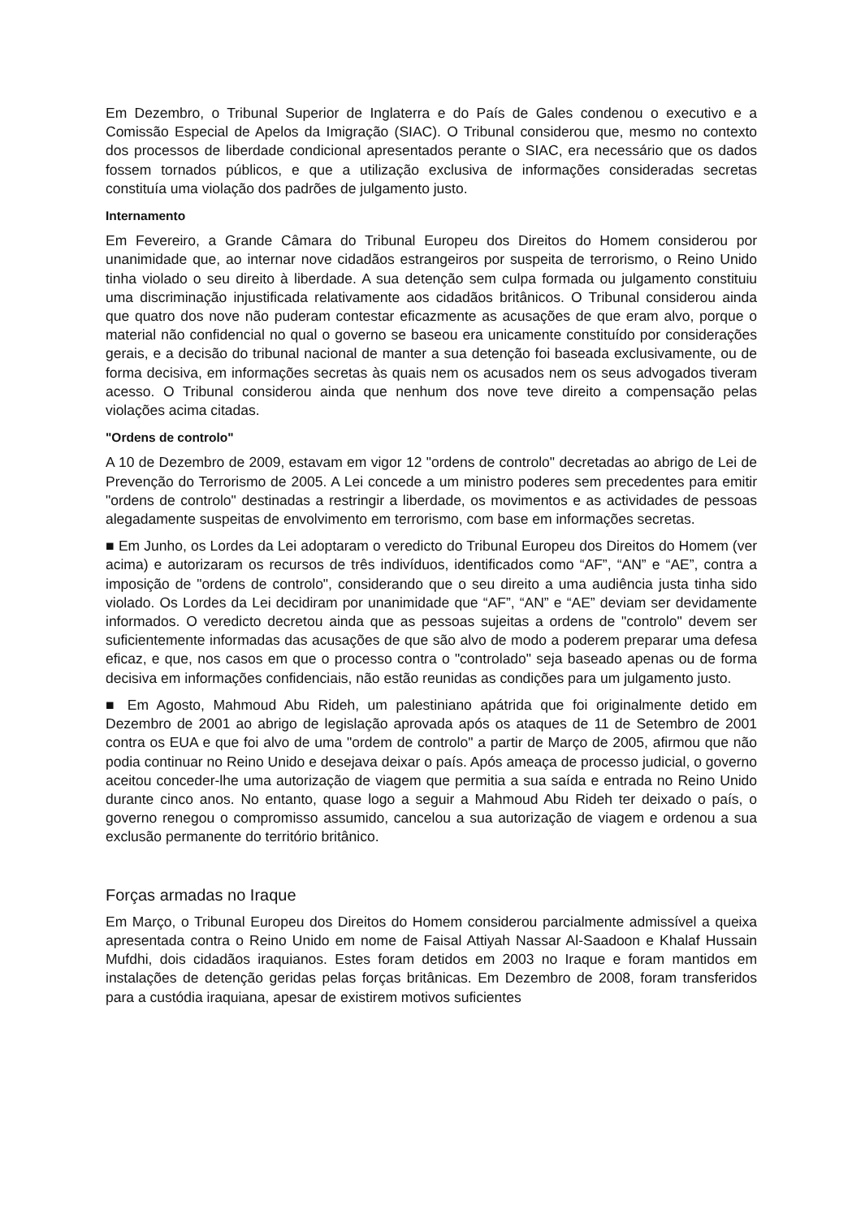Em Dezembro, o Tribunal Superior de Inglaterra e do País de Gales condenou o executivo e a Comissão Especial de Apelos da Imigração (SIAC). O Tribunal considerou que, mesmo no contexto dos processos de liberdade condicional apresentados perante o SIAC, era necessário que os dados fossem tornados públicos, e que a utilização exclusiva de informações consideradas secretas constituía uma violação dos padrões de julgamento justo.
Internamento
Em Fevereiro, a Grande Câmara do Tribunal Europeu dos Direitos do Homem considerou por unanimidade que, ao internar nove cidadãos estrangeiros por suspeita de terrorismo, o Reino Unido tinha violado o seu direito à liberdade. A sua detenção sem culpa formada ou julgamento constituiu uma discriminação injustificada relativamente aos cidadãos britânicos. O Tribunal considerou ainda que quatro dos nove não puderam contestar eficazmente as acusações de que eram alvo, porque o material não confidencial no qual o governo se baseou era unicamente constituído por considerações gerais, e a decisão do tribunal nacional de manter a sua detenção foi baseada exclusivamente, ou de forma decisiva, em informações secretas às quais nem os acusados nem os seus advogados tiveram acesso. O Tribunal considerou ainda que nenhum dos nove teve direito a compensação pelas violações acima citadas.
"Ordens de controlo"
A 10 de Dezembro de 2009, estavam em vigor 12 "ordens de controlo" decretadas ao abrigo de Lei de Prevenção do Terrorismo de 2005. A Lei concede a um ministro poderes sem precedentes para emitir "ordens de controlo" destinadas a restringir a liberdade, os movimentos e as actividades de pessoas alegadamente suspeitas de envolvimento em terrorismo, com base em informações secretas.
■ Em Junho, os Lordes da Lei adoptaram o veredicto do Tribunal Europeu dos Direitos do Homem (ver acima) e autorizaram os recursos de três indivíduos, identificados como “AF”, “AN” e “AE”, contra a imposição de "ordens de controlo", considerando que o seu direito a uma audiência justa tinha sido violado. Os Lordes da Lei decidiram por unanimidade que “AF”, “AN” e “AE” deviam ser devidamente informados. O veredicto decretou ainda que as pessoas sujeitas a ordens de "controlo" devem ser suficientemente informadas das acusações de que são alvo de modo a poderem preparar uma defesa eficaz, e que, nos casos em que o processo contra o "controlado" seja baseado apenas ou de forma decisiva em informações confidenciais, não estão reunidas as condições para um julgamento justo.
■ Em Agosto, Mahmoud Abu Rideh, um palestiniano apátrida que foi originalmente detido em Dezembro de 2001 ao abrigo de legislação aprovada após os ataques de 11 de Setembro de 2001 contra os EUA e que foi alvo de uma "ordem de controlo" a partir de Março de 2005, afirmou que não podia continuar no Reino Unido e desejava deixar o país. Após ameaça de processo judicial, o governo aceitou conceder-lhe uma autorização de viagem que permitia a sua saída e entrada no Reino Unido durante cinco anos. No entanto, quase logo a seguir a Mahmoud Abu Rideh ter deixado o país, o governo renegou o compromisso assumido, cancelou a sua autorização de viagem e ordenou a sua exclusão permanente do território britânico.
Forças armadas no Iraque
Em Março, o Tribunal Europeu dos Direitos do Homem considerou parcialmente admissível a queixa apresentada contra o Reino Unido em nome de Faisal Attiyah Nassar Al-Saadoon e Khalaf Hussain Mufdhi, dois cidadãos iraquianos. Estes foram detidos em 2003 no Iraque e foram mantidos em instalações de detenção geridas pelas forças britânicas. Em Dezembro de 2008, foram transferidos para a custódia iraquiana, apesar de existirem motivos suficientes